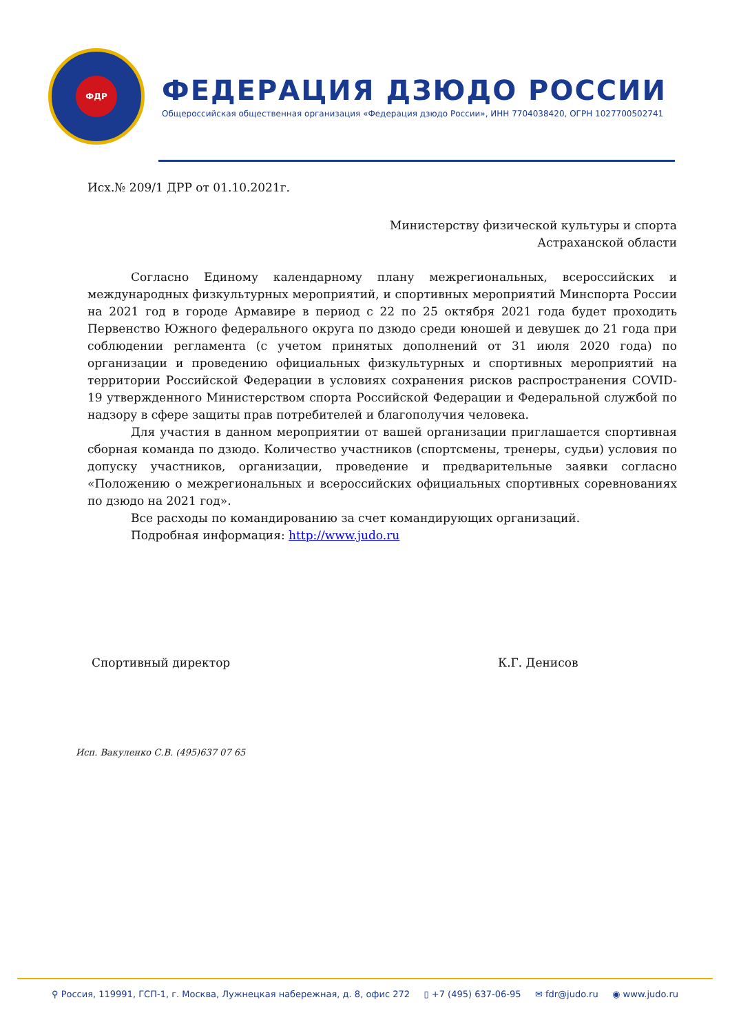ФДР
ФЕДЕРАЦИЯ ДЗЮДО РОССИИ
Общероссийская общественная организация «Федерация дзюдо России», ИНН 7704038420, ОГРН 1027700502741
Исх.№ 209/1 ДРР от 01.10.2021г.
Министерству физической культуры и спорта
Астраханской области
Согласно Единому календарному плану межрегиональных, всероссийских и международных физкультурных мероприятий, и спортивных мероприятий Минспорта России на 2021 год в городе Армавире в период с 22 по 25 октября 2021 года будет проходить Первенство Южного федерального округа по дзюдо среди юношей и девушек до 21 года при соблюдении регламента (с учетом принятых дополнений от 31 июля 2020 года) по организации и проведению официальных физкультурных и спортивных мероприятий на территории Российской Федерации в условиях сохранения рисков распространения COVID-19 утвержденного Министерством спорта Российской Федерации и Федеральной службой по надзору в сфере защиты прав потребителей и благополучия человека.
Для участия в данном мероприятии от вашей организации приглашается спортивная сборная команда по дзюдо. Количество участников (спортсмены, тренеры, судьи) условия по допуску участников, организации, проведение и предварительные заявки согласно «Положению о межрегиональных и всероссийских официальных спортивных соревнованиях по дзюдо на 2021 год».
Все расходы по командированию за счет командирующих организаций.
Подробная информация: http://www.judo.ru
Спортивный директор К.Г. Денисов
Исп. Вакуленко С.В. (495)637 07 65
⚲ Россия, 119991, ГСП-1, г. Москва, Лужнецкая набережная, д. 8, офис 272 ▯ +7 (495) 637-06-95 ✉ fdr@judo.ru ◉ www.judo.ru